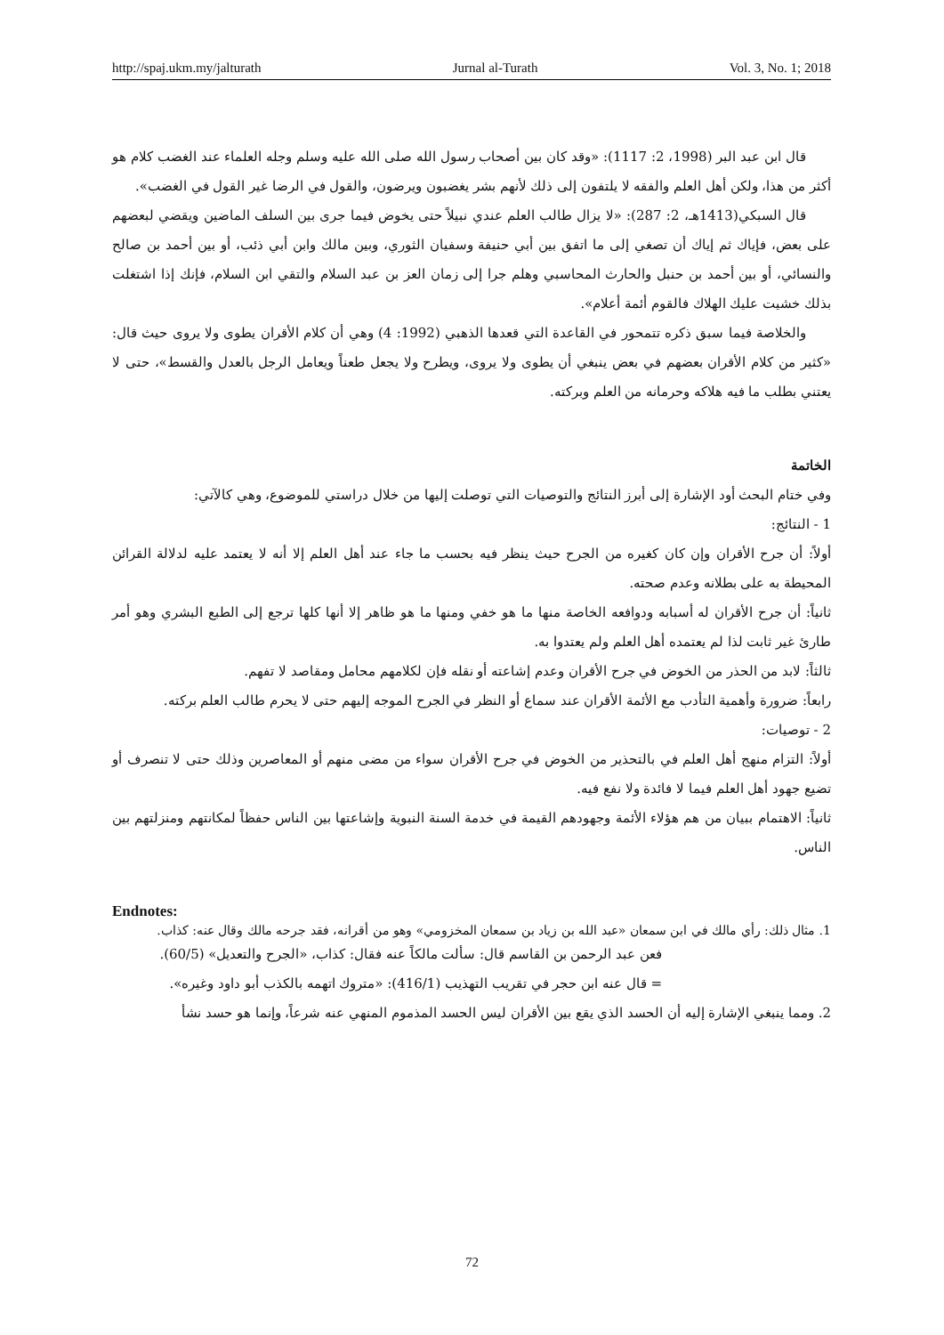http://spaj.ukm.my/jalturath Jurnal al-Turath Vol. 3, No. 1; 2018
قال ابن عبد البر (1998، 2: 1117): «وقد كان بين أصحاب رسول الله صلى الله عليه وسلم وجله العلماء عند الغضب كلام هو أكثر من هذا، ولكن أهل العلم والفقه لا يلتفون إلى ذلك لأنهم بشر يغضبون ويرضون، والقول في الرضا غير القول في الغضب».
قال السبكي(1413هـ، 2: 287): «لا يزال طالب العلم عندي نبيلاً حتى يخوض فيما جرى بين السلف الماضين ويقضي لبعضهم على بعض، فإياك ثم إياك أن تصغي إلى ما اتفق بين أبي حنيفة وسفيان الثوري، وبين مالك وابن أبي ذئب، أو بين أحمد بن صالح والنسائي، أو بين أحمد بن حنبل والحارث المحاسبي وهلم جرا إلى زمان العز بن عبد السلام والتقي ابن السلام، فإنك إذا اشتغلت بذلك خشيت عليك الهلاك فالقوم أئمة أعلام».
والخلاصة فيما سبق ذكره تتمحور في القاعدة التي قعدها الذهبي (1992: 4) وهي أن كلام الأقران يطوى ولا يروى حيث قال: «كثير من كلام الأقران بعضهم في بعض ينبغي أن يطوى ولا يروى، ويطرح ولا يجعل طعناً ويعامل الرجل بالعدل والقسط»، حتى لا يعتني بطلب ما فيه هلاكه وحرمانه من العلم وبركته.
الخاتمة
وفي ختام البحث أود الإشارة إلى أبرز النتائج والتوصيات التي توصلت إليها من خلال دراستي للموضوع، وهي كالآتي:
1 - النتائج:
أولاً: أن جرح الأقران وإن كان كغيره من الجرح حيث ينظر فيه بحسب ما جاء عند أهل العلم إلا أنه لا يعتمد عليه لدلالة القرائن المحيطة به على بطلانه وعدم صحته.
ثانياً: أن جرح الأقران له أسبابه ودوافعه الخاصة منها ما هو خفي ومنها ما هو ظاهر إلا أنها كلها ترجع إلى الطبع البشري وهو أمر طارئ غير ثابت لذا لم يعتمده أهل العلم ولم يعتدوا به.
ثالثاً: لابد من الحذر من الخوض في جرح الأقران وعدم إشاعته أو نقله فإن لكلامهم محامل ومقاصد لا تفهم.
رابعاً: ضرورة وأهمية التأدب مع الأئمة الأقران عند سماع أو النظر في الجرح الموجه إليهم حتى لا يحرم طالب العلم بركته.
2 - توصيات:
أولاً: التزام منهج أهل العلم في بالتحذير من الخوض في جرح الأقران سواء من مضى منهم أو المعاصرين وذلك حتى لا تنصرف أو تضيع جهود أهل العلم فيما لا فائدة ولا نفع فيه.
ثانياً: الاهتمام ببيان من هم هؤلاء الأئمة وجهودهم القيمة في خدمة السنة النبوية وإشاعتها بين الناس حفظاً لمكانتهم ومنزلتهم بين الناس.
Endnotes:
1. مثال ذلك: رأي مالك في ابن سمعان «عبد الله بن زياد بن سمعان المخزومي» وهو من أقرانه، فقد جرحه مالك وقال عنه: كذاب.
فعن عبد الرحمن بن القاسم قال: سألت مالكاً عنه فقال: كذاب، «الجرح والتعديل» (60/5).
= قال عنه ابن حجر في تقريب التهذيب (416/1): «متروك اتهمه بالكذب أبو داود وغيره».
2. ومما ينبغي الإشارة إليه أن الحسد الذي يقع بين الأقران ليس الحسد المذموم المنهي عنه شرعاً، وإنما هو حسد نشأ
72